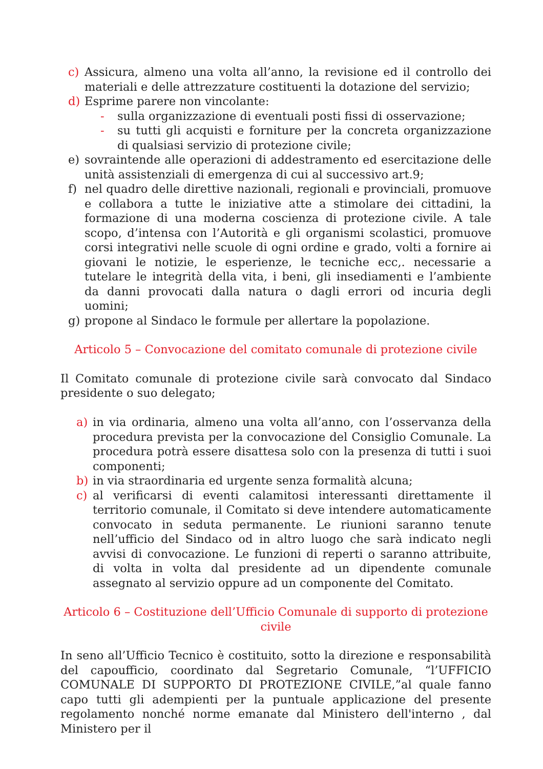c) Assicura, almeno una volta all’anno, la revisione ed il controllo dei materiali e delle attrezzature costituenti la dotazione del servizio;
d) Esprime parere non vincolante:
- sulla organizzazione di eventuali posti fissi di osservazione;
- su tutti gli acquisti e forniture per la concreta organizzazione di qualsiasi servizio di protezione civile;
e) sovraintende alle operazioni di addestramento ed esercitazione delle unità assistenziali di emergenza di cui al successivo art.9;
f) nel quadro delle direttive nazionali, regionali e provinciali, promuove e collabora a tutte le iniziative atte a stimolare dei cittadini, la formazione di una moderna coscienza di protezione civile. A tale scopo, d’intensa con l’Autorità e gli organismi scolastici, promuove corsi integrativi nelle scuole di ogni ordine e grado, volti a fornire ai giovani le notizie, le esperienze, le tecniche ecc,. necessarie a tutelare le integrità della vita, i beni, gli insediamenti e l’ambiente da danni provocati dalla natura o dagli errori od incuria degli uomini;
g) propone al Sindaco le formule per allertare la popolazione.
Articolo 5 – Convocazione del comitato comunale di protezione civile
Il Comitato comunale di protezione civile sarà convocato dal Sindaco presidente o suo delegato;
a) in via ordinaria, almeno una volta all’anno, con l’osservanza della procedura prevista per la convocazione del Consiglio Comunale. La procedura potrà essere disattesa solo con la presenza di tutti i suoi componenti;
b) in via straordinaria ed urgente senza formalità alcuna;
c) al verificarsi di eventi calamitosi interessanti direttamente il territorio comunale, il Comitato si deve intendere automaticamente convocato in seduta permanente. Le riunioni saranno tenute nell’ufficio del Sindaco od in altro luogo che sarà indicato negli avvisi di convocazione. Le funzioni di reperti o saranno attribuite, di volta in volta dal presidente ad un dipendente comunale assegnato al servizio oppure ad un componente del Comitato.
Articolo 6 – Costituzione dell’Ufficio Comunale di supporto di protezione civile
In seno all’Ufficio Tecnico è costituito, sotto la direzione e responsabilità del capoufficio, coordinato dal Segretario Comunale, “l’UFFICIO COMUNALE DI SUPPORTO DI PROTEZIONE CIVILE,”al quale fanno capo tutti gli adempienti per la puntuale applicazione del presente regolamento nonché norme emanate dal Ministero dell'interno , dal Ministero per il